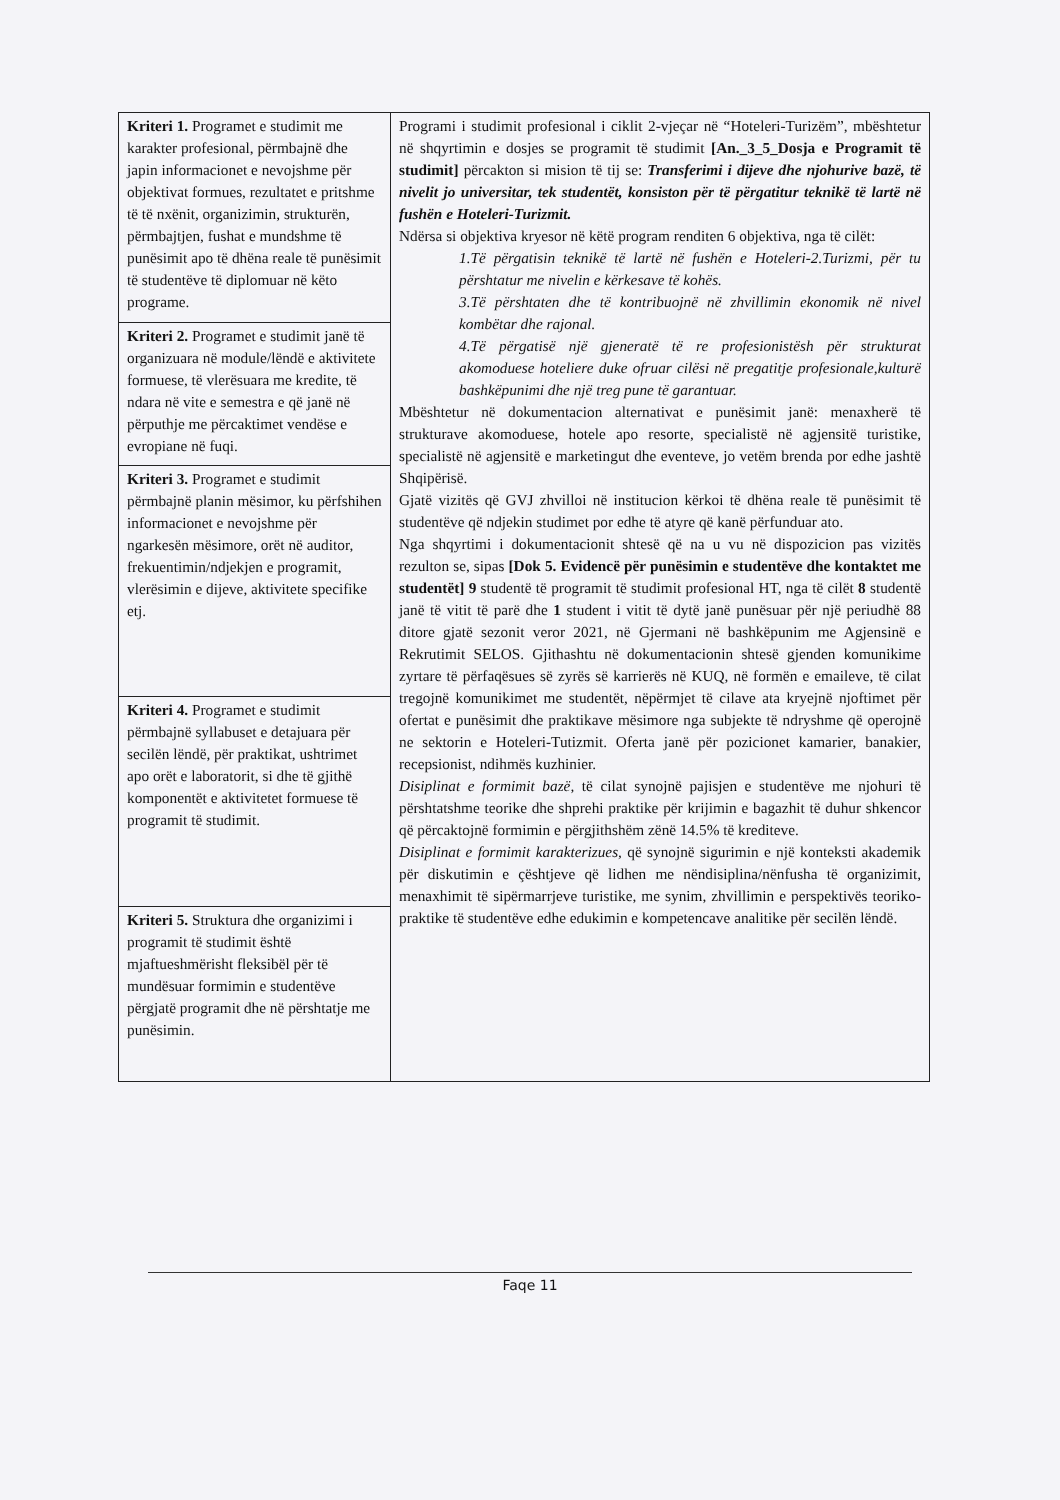| Kriteri 1. Programet e studimit me karakter profesional, përmbajnë dhe japin informacionet e nevojshme për objektivat formues, rezultatet e pritshme të të nxënit, organizimin, strukturën, përmbajtjen, fushat e mundshme të punësimit apo të dhëna reale të punësimit të studentëve të diplomuar në këto programe. | Programi i studimit profesional i ciklit 2-vjeçar në “Hoteleri-Turizëm”, mbështetur në shqyrtimin e dosjes se programit të studimit [An._3_5_Dosja e Programit të studimit] përcakton si mision të tij se: Transferimi i dijeve dhe njohurive bazë, të nivelit jo universitar, tek studentët, konsiston për të përgatitur teknikë të lartë në fushën e Hoteleri-Turizmit. Ndërsa si objektiva kryesor në këtë program renditen 6 objektiva, nga të cilët: 1.Të përgatisin teknikë të lartë në fushën e Hoteleri-2.Turizmi, për tu përshtatur me nivelin e kërkesave të kohës. 3.Të përshtaten dhe të kontribuojnë në zhvillimin ekonomik në nivel kombëtar dhe rajonal. 4.Të përgatisë një gjeneratë të re profesionistësh për strukturat akomoduese hoteliere duke ofruar cilësi në pregatitje profesionale,kulturë bashkëpunimi dhe një treg pune të garantuar. Mbështetur në dokumentacion alternativat e punësimit janë: menaxherë të strukturave akomoduese, hotele apo resorte, specialistë në agjensitë turistike, specialistë në agjensitë e marketingut dhe eventeve, jo vetëm brenda por edhe jashtë Shqipërisë. Gjatë vizitës që GVJ zhvilloi në institucion kërkoi të dhëna reale të punësimit të studentëve që ndjekin studimet por edhe të atyre që kanë përfunduar ato. Nga shqyrtimi i dokumentacionit shtesë që na u vu në dispozicion pas vizitës rezulton se, sipas [Dok 5. Evidencë për punësimin e studentëve dhe kontaktet me studentët] 9 studentë të programit të studimit profesional HT, nga të cilët 8 studentë janë të vitit të parë dhe 1 student i vitit të dytë janë punësuar për një periudhë 88 ditore gjatë sezonit veror 2021, në Gjermani në bashkëpunim me Agjensinë e Rekrutimit SELOS. Gjithashtu në dokumentacionin shtesë gjenden komunikime zyrtare të përfaqësues së zyrës së karrierës në KUQ, në formën e emaileve, të cilat tregojnë komunikimet me studentët, nëpërmjet të cilave ata kryejnë njoftimet për ofertat e punësimit dhe praktikave mësimore nga subjekte të ndryshme që operojnë ne sektorin e Hoteleri-Tutizmit. Oferta janë për pozicionet kamarier, banakier, recepsionist, ndihmës kuzhinier. Disiplinat e formimit bazë, të cilat synojnë pajisjen e studentëve me njohuri të përshtatshme teorike dhe shprehi praktike për krijimin e bagazhit të duhur shkencor që përcaktojnë formimin e përgjithshëm zënë 14.5% të krediteve. Disiplinat e formimit karakterizues, që synojnë sigurimin e një konteksti akademik për diskutimin e çështjeve që lidhen me nëndisiplina/nënfusha të organizimit, menaxhimit të sipërmarrjeve turistike, me synim, zhvillimin e perspektivës teoriko-praktike të studentëve edhe edukimin e kompetencave analitike për secilën lëndë. |
| Kriteri 2. Programet e studimit janë të organizuara në module/lëndë e aktivitete formuese, të vlerësuara me kredite, të ndara në vite e semestra e që janë në përputhje me përcaktimet vendëse e evropiane në fuqi. | |
| Kriteri 3. Programet e studimit përmbajnë planin mësimor, ku përfshihen informacionet e nevojshme për ngarkesën mësimore, orët në auditor, frekuentimin/ndjekjen e programit, vlerësimin e dijeve, aktivitete specifike etj. | |
| Kriteri 4. Programet e studimit përmbajnë syllabuset e detajuara për secilën lëndë, për praktikat, ushtrimet apo orët e laboratorit, si dhe të gjithë komponentët e aktivitetet formuese të programit të studimit. | |
| Kriteri 5. Struktura dhe organizimi i programit të studimit është mjaftueshmërisht fleksibël për të mundësuar formimin e studentëve përgjatë programit dhe në përshtatje me punësimin. | |
Faqe 11